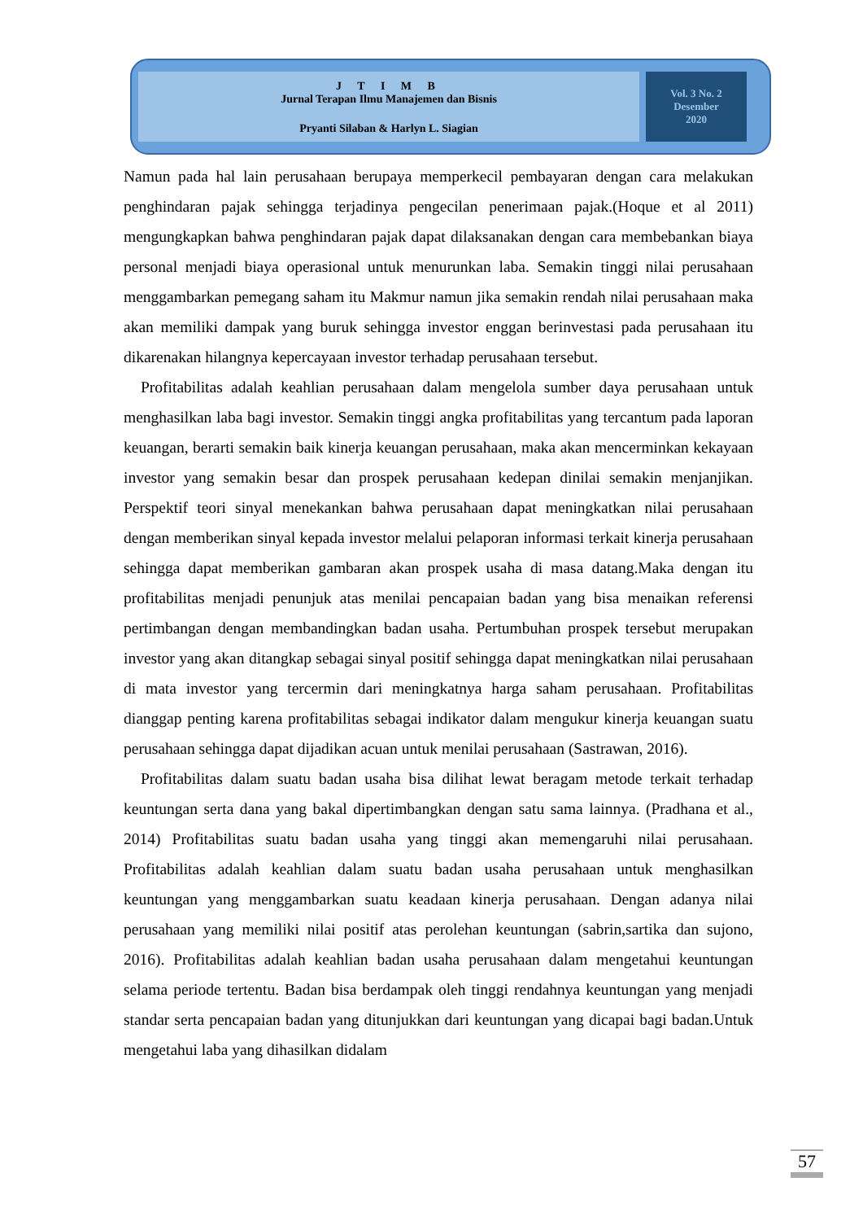J T I M B
Jurnal Terapan Ilmu Manajemen dan Bisnis
Pryanti Silaban & Harlyn L. Siagian
Vol. 3 No. 2
Desember
2020
Namun pada hal lain perusahaan berupaya memperkecil pembayaran dengan cara melakukan penghindaran pajak sehingga terjadinya pengecilan penerimaan pajak.(Hoque et al 2011) mengungkapkan bahwa penghindaran pajak dapat dilaksanakan dengan cara membebankan biaya personal menjadi biaya operasional untuk menurunkan laba. Semakin tinggi nilai perusahaan menggambarkan pemegang saham itu Makmur namun jika semakin rendah nilai perusahaan maka akan memiliki dampak yang buruk sehingga investor enggan berinvestasi pada perusahaan itu dikarenakan hilangnya kepercayaan investor terhadap perusahaan tersebut.
Profitabilitas adalah keahlian perusahaan dalam mengelola sumber daya perusahaan untuk menghasilkan laba bagi investor. Semakin tinggi angka profitabilitas yang tercantum pada laporan keuangan, berarti semakin baik kinerja keuangan perusahaan, maka akan mencerminkan kekayaan investor yang semakin besar dan prospek perusahaan kedepan dinilai semakin menjanjikan. Perspektif teori sinyal menekankan bahwa perusahaan dapat meningkatkan nilai perusahaan dengan memberikan sinyal kepada investor melalui pelaporan informasi terkait kinerja perusahaan sehingga dapat memberikan gambaran akan prospek usaha di masa datang.Maka dengan itu profitabilitas menjadi penunjuk atas menilai pencapaian badan yang bisa menaikan referensi pertimbangan dengan membandingkan badan usaha. Pertumbuhan prospek tersebut merupakan investor yang akan ditangkap sebagai sinyal positif sehingga dapat meningkatkan nilai perusahaan di mata investor yang tercermin dari meningkatnya harga saham perusahaan. Profitabilitas dianggap penting karena profitabilitas sebagai indikator dalam mengukur kinerja keuangan suatu perusahaan sehingga dapat dijadikan acuan untuk menilai perusahaan (Sastrawan, 2016).
Profitabilitas dalam suatu badan usaha bisa dilihat lewat beragam metode terkait terhadap keuntungan serta dana yang bakal dipertimbangkan dengan satu sama lainnya. (Pradhana et al., 2014) Profitabilitas suatu badan usaha yang tinggi akan memengaruhi nilai perusahaan. Profitabilitas adalah keahlian dalam suatu badan usaha perusahaan untuk menghasilkan keuntungan yang menggambarkan suatu keadaan kinerja perusahaan. Dengan adanya nilai perusahaan yang memiliki nilai positif atas perolehan keuntungan (sabrin,sartika dan sujono, 2016). Profitabilitas adalah keahlian badan usaha perusahaan dalam mengetahui keuntungan selama periode tertentu. Badan bisa berdampak oleh tinggi rendahnya keuntungan yang menjadi standar serta pencapaian badan yang ditunjukkan dari keuntungan yang dicapai bagi badan.Untuk mengetahui laba yang dihasilkan didalam
57